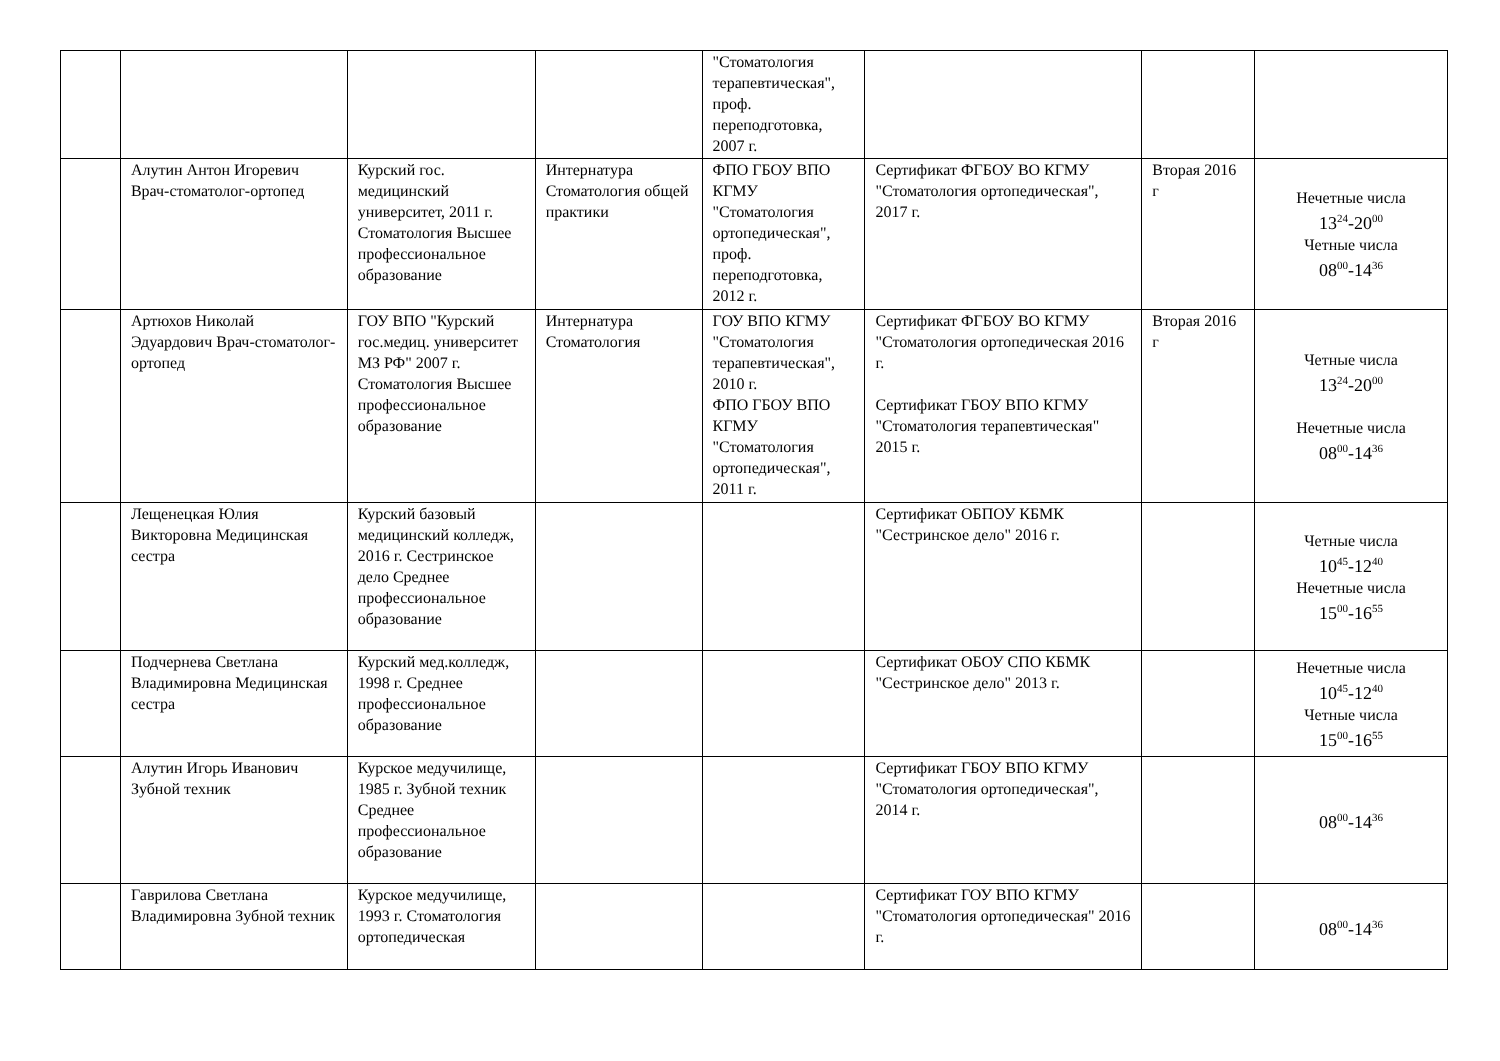| | | | | "Стоматология терапевтическая", проф. переподготовка, 2007 г. | | | |
| | Алутин Антон Игоревич Врач-стоматолог-ортопед | Курский гос. медицинский университет, 2011 г. Стоматология Высшее профессиональное образование | Интернатура Стоматология общей практики | ФПО ГБОУ ВПО КГМУ "Стоматология ортопедическая", проф. переподготовка, 2012 г. | Сертификат ФГБОУ ВО КГМУ "Стоматология ортопедическая", 2017 г. | Вторая 2016 г | Нечетные числа 13<sup>24</sup>-20<sup>00</sup> Четные числа 08<sup>00</sup>-14<sup>36</sup> |
| | Артюхов Николай Эдуардович Врач-стоматолог-ортопед | ГОУ ВПО "Курский гос.медиц. университет МЗ РФ" 2007 г. Стоматология Высшее профессиональное образование | Интернатура Стоматология | ГОУ ВПО КГМУ "Стоматология терапевтическая", 2010 г. ФПО ГБОУ ВПО КГМУ "Стоматология ортопедическая", 2011 г. | Сертификат ФГБОУ ВО КГМУ "Стоматология ортопедическая 2016 г. Сертификат ГБОУ ВПО КГМУ "Стоматология терапевтическая" 2015 г. | Вторая 2016 г | Четные числа 13<sup>24</sup>-20<sup>00</sup> Нечетные числа 08<sup>00</sup>-14<sup>36</sup> |
| | Лещенецкая Юлия Викторовна Медицинская сестра | Курский базовый медицинский колледж, 2016 г. Сестринское дело Среднее профессиональное образование | | | Сертификат ОБПОУ КБМК "Сестринское дело" 2016 г. | | Четные числа 10<sup>45</sup>-12<sup>40</sup> Нечетные числа 15<sup>00</sup>-16<sup>55</sup> |
| | Подчернева Светлана Владимировна Медицинская сестра | Курский мед.колледж, 1998 г. Среднее профессиональное образование | | | Сертификат ОБОУ СПО КБМК "Сестринское дело" 2013 г. | | Нечетные числа 10<sup>45</sup>-12<sup>40</sup> Четные числа 15<sup>00</sup>-16<sup>55</sup> |
| | Алутин Игорь Иванович Зубной техник | Курское медучилище, 1985 г. Зубной техник Среднее профессиональное образование | | | Сертификат ГБОУ ВПО КГМУ "Стоматология ортопедическая", 2014 г. | | 08<sup>00</sup>-14<sup>36</sup> |
| | Гаврилова Светлана Владимировна Зубной техник | Курское медучилище, 1993 г. Стоматология ортопедическая | | | Сертификат ГОУ ВПО КГМУ "Стоматология ортопедическая" 2016 г. | | 08<sup>00</sup>-14<sup>36</sup> |